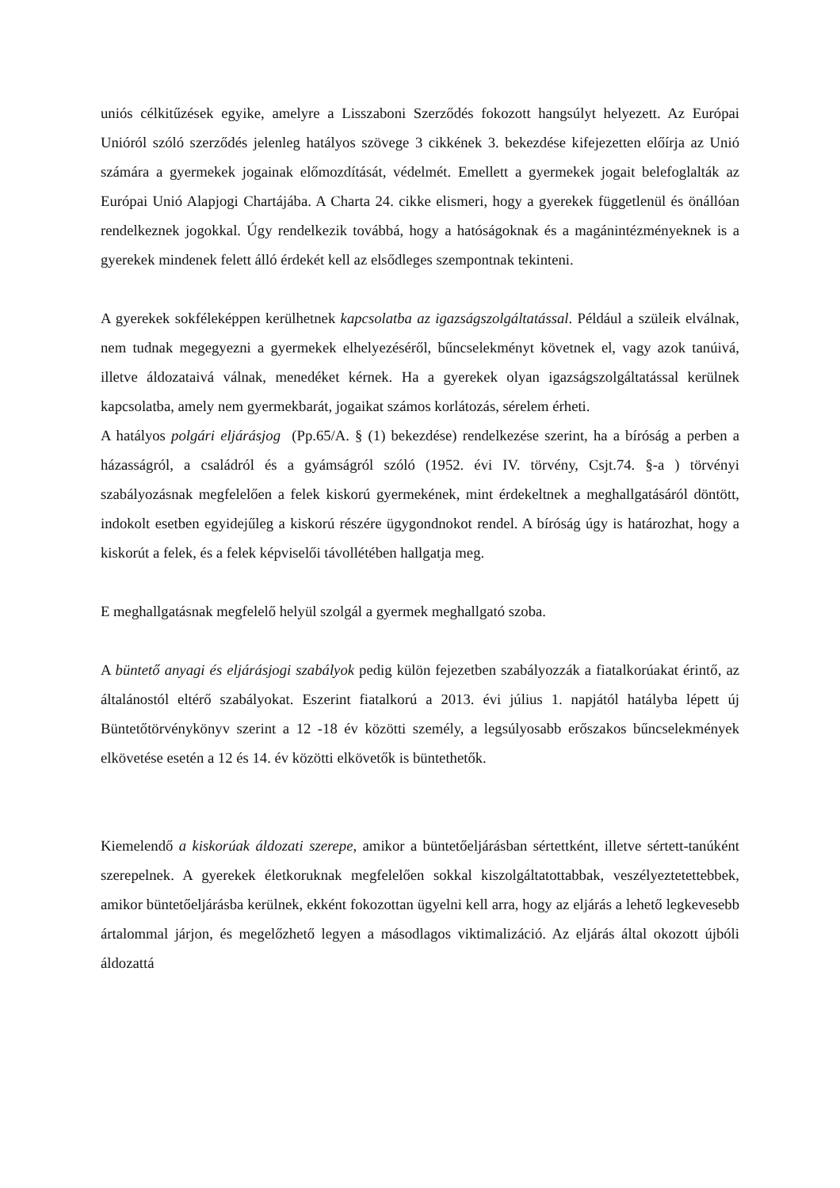uniós célkitűzések egyike, amelyre a Lisszaboni Szerződés fokozott hangsúlyt helyezett. Az Európai Unióról szóló szerződés jelenleg hatályos szövege 3 cikkének 3. bekezdése kifejezetten előírja az Unió számára a gyermekek jogainak előmozdítását, védelmét. Emellett a gyermekek jogait belefoglalták az Európai Unió Alapjogi Chartájába. A Charta 24. cikke elismeri, hogy a gyerekek függetlenül és önállóan rendelkeznek jogokkal. Úgy rendelkezik továbbá, hogy a hatóságoknak és a magánintézményeknek is a gyerekek mindenek felett álló érdekét kell az elsődleges szempontnak tekinteni.
A gyerekek sokféleképpen kerülhetnek kapcsolatba az igazságszolgáltatással. Például a szüleik elválnak, nem tudnak megegyezni a gyermekek elhelyezéséről, bűncselekményt követnek el, vagy azok tanúivá, illetve áldozataivá válnak, menedéket kérnek. Ha a gyerekek olyan igazságszolgáltatással kerülnek kapcsolatba, amely nem gyermekbarát, jogaikat számos korlátozás, sérelem érheti.
A hatályos polgári eljárásjog (Pp.65/A. § (1) bekezdése) rendelkezése szerint, ha a bíróság a perben a házasságról, a családról és a gyámságról szóló (1952. évi IV. törvény, Csjt.74. §-a ) törvényi szabályozásnak megfelelően a felek kiskorú gyermekének, mint érdekeltnek a meghallgatásáról döntött, indokolt esetben egyidejűleg a kiskorú részére ügygondnokot rendel. A bíróság úgy is határozhat, hogy a kiskorút a felek, és a felek képviselői távollétében hallgatja meg.
E meghallgatásnak megfelelő helyül szolgál a gyermek meghallgató szoba.
A büntető anyagi és eljárásjogi szabályok pedig külön fejezetben szabályozzák a fiatalkorúakat érintő, az általánostól eltérő szabályokat. Eszerint fiatalkorú a 2013. évi július 1. napjától hatályba lépett új Büntetőtörvénykönyv szerint a 12 -18 év közötti személy, a legsúlyosabb erőszakos bűncselekmények elkövetése esetén a 12 és 14. év közötti elkövetők is büntethetők.
Kiemelendő a kiskorúak áldozati szerepe, amikor a büntetőeljárásban sértettként, illetve sértett-tanúként szerepelnek. A gyerekek életkoruknak megfelelően sokkal kiszolgáltatottabbak, veszélyeztetettebbek, amikor büntetőeljárásba kerülnek, ekként fokozottan ügyelni kell arra, hogy az eljárás a lehető legkevesebb ártalommal járjon, és megelőzhető legyen a másodlagos viktimalizáció. Az eljárás által okozott újbóli áldozattá